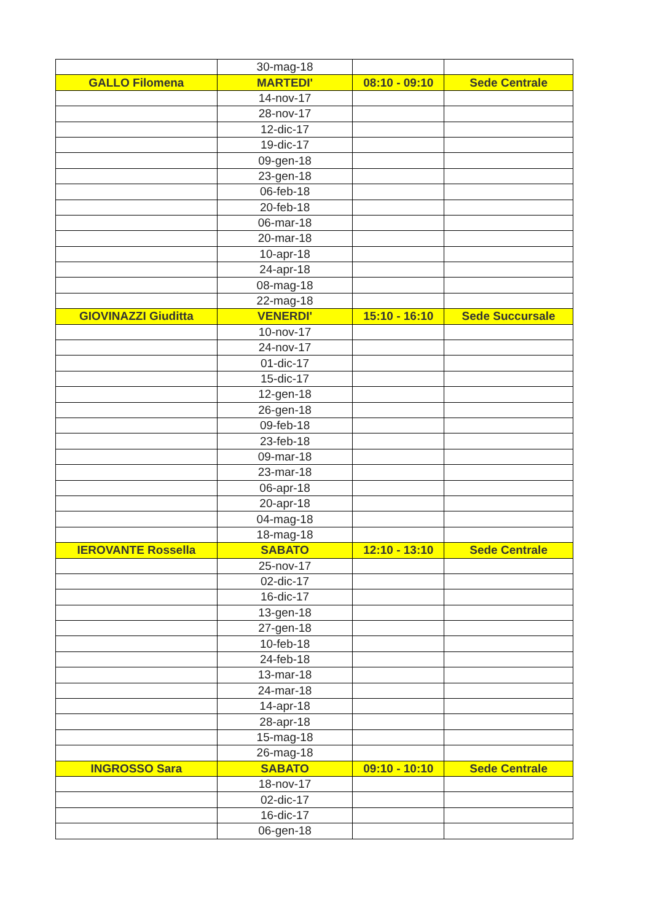| | 30-mag-18 | | |
| GALLO Filomena | MARTEDI' | 08:10 - 09:10 | Sede Centrale |
| | 14-nov-17 | | |
| | 28-nov-17 | | |
| | 12-dic-17 | | |
| | 19-dic-17 | | |
| | 09-gen-18 | | |
| | 23-gen-18 | | |
| | 06-feb-18 | | |
| | 20-feb-18 | | |
| | 06-mar-18 | | |
| | 20-mar-18 | | |
| | 10-apr-18 | | |
| | 24-apr-18 | | |
| | 08-mag-18 | | |
| | 22-mag-18 | | |
| GIOVINAZZI Giuditta | VENERDI' | 15:10 - 16:10 | Sede Succursale |
| | 10-nov-17 | | |
| | 24-nov-17 | | |
| | 01-dic-17 | | |
| | 15-dic-17 | | |
| | 12-gen-18 | | |
| | 26-gen-18 | | |
| | 09-feb-18 | | |
| | 23-feb-18 | | |
| | 09-mar-18 | | |
| | 23-mar-18 | | |
| | 06-apr-18 | | |
| | 20-apr-18 | | |
| | 04-mag-18 | | |
| | 18-mag-18 | | |
| IEROVANTE Rossella | SABATO | 12:10 - 13:10 | Sede Centrale |
| | 25-nov-17 | | |
| | 02-dic-17 | | |
| | 16-dic-17 | | |
| | 13-gen-18 | | |
| | 27-gen-18 | | |
| | 10-feb-18 | | |
| | 24-feb-18 | | |
| | 13-mar-18 | | |
| | 24-mar-18 | | |
| | 14-apr-18 | | |
| | 28-apr-18 | | |
| | 15-mag-18 | | |
| | 26-mag-18 | | |
| INGROSSO Sara | SABATO | 09:10 - 10:10 | Sede Centrale |
| | 18-nov-17 | | |
| | 02-dic-17 | | |
| | 16-dic-17 | | |
| | 06-gen-18 | | |